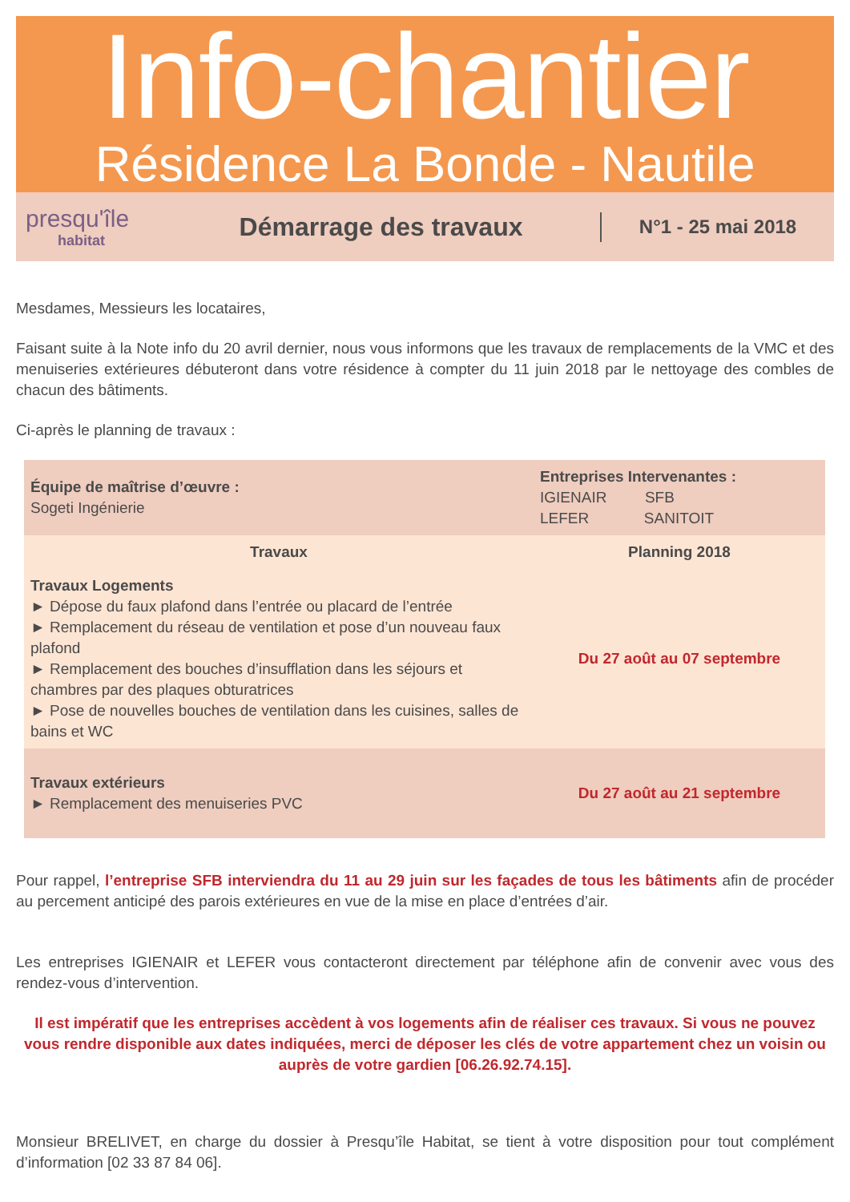Info-chantier
Résidence La Bonde - Nautile
presqu'île
habitat
Démarrage des travaux
N°1 - 25 mai 2018
Mesdames, Messieurs les locataires,
Faisant suite à la Note info du 20 avril dernier, nous vous informons que les travaux de remplacements de la VMC et des menuiseries extérieures débuteront dans votre résidence à compter du 11 juin 2018 par le nettoyage des combles de chacun des bâtiments.
Ci-après le planning de travaux :
| Équipe de maîtrise d’œuvre : Sogeti Ingénierie | Entreprises Intervenantes : IGIENAIR SFB LEFER SANITOIT |
| Travaux | Planning 2018 |
| Travaux Logements ► Dépose du faux plafond dans l’entrée ou placard de l’entrée ► Remplacement du réseau de ventilation et pose d’un nouveau faux plafond ► Remplacement des bouches d’insufflation dans les séjours et chambres par des plaques obturatrices ► Pose de nouvelles bouches de ventilation dans les cuisines, salles de bains et WC | Du 27 août au 07 septembre |
| Travaux extérieurs ► Remplacement des menuiseries PVC | Du 27 août au 21 septembre |
Pour rappel, l’entreprise SFB interviendra du 11 au 29 juin sur les façades de tous les bâtiments afin de procéder au percement anticipé des parois extérieures en vue de la mise en place d’entrées d’air.
Les entreprises IGIENAIR et LEFER vous contacteront directement par téléphone afin de convenir avec vous des rendez-vous d’intervention.
Il est impératif que les entreprises accèdent à vos logements afin de réaliser ces travaux. Si vous ne pouvez vous rendre disponible aux dates indiquées, merci de déposer les clés de votre appartement chez un voisin ou auprès de votre gardien [06.26.92.74.15].
Monsieur BRELIVET, en charge du dossier à Presqu’île Habitat, se tient à votre disposition pour tout complément d’information [02 33 87 84 06].